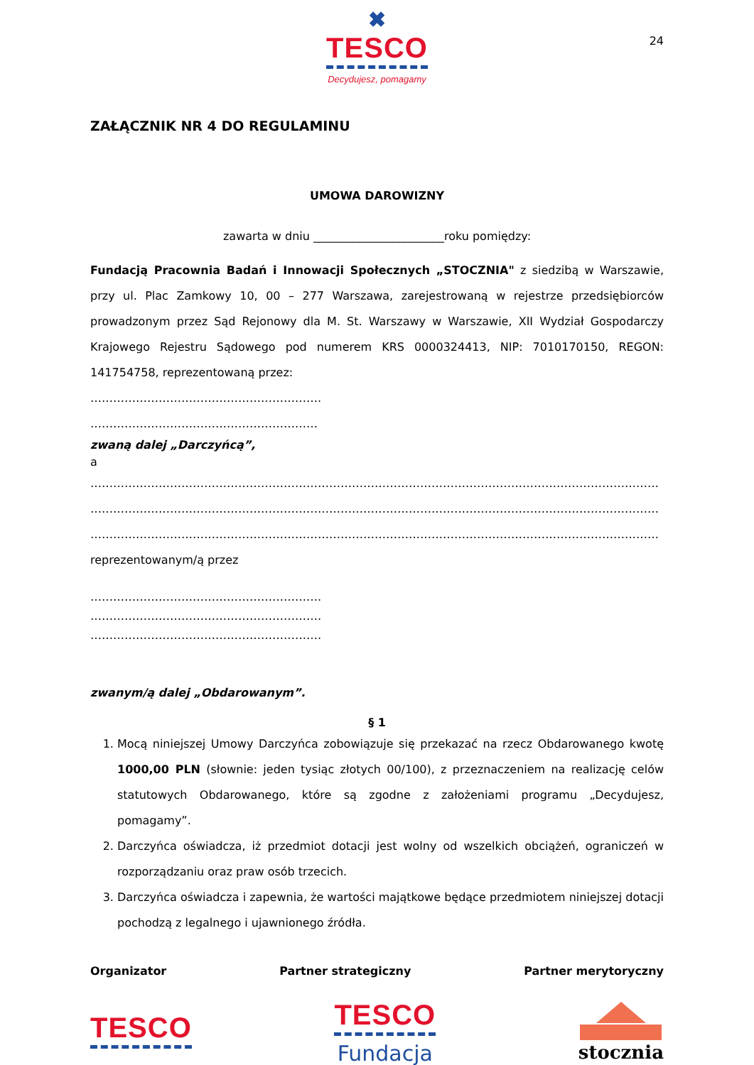✖
TESCO
Decydujesz, pomagamy
24
ZAŁĄCZNIK NR 4 DO REGULAMINU
UMOWA DAROWIZNY
zawarta w dniu _______________________roku pomiędzy:
Fundacją Pracownia Badań i Innowacji Społecznych „STOCZNIA" z siedzibą w Warszawie, przy ul. Plac Zamkowy 10, 00 – 277 Warszawa, zarejestrowaną w rejestrze przedsiębiorców prowadzonym przez Sąd Rejonowy dla M. St. Warszawy w Warszawie, XII Wydział Gospodarczy Krajowego Rejestru Sądowego pod numerem KRS 0000324413, NIP: 7010170150, REGON: 141754758, reprezentowaną przez:
…………………………………………………….
……………………………………………………
zwaną dalej „Darczyńcą”,
a
……………………………………………………………………………………………………………………………………
……………………………………………………………………………………………………………………………………
……………………………………………………………………………………………………………………………………
reprezentowanym/ą przez
…………………………………………………….
…………………………………………………….
…………………………………………………….
zwanym/ą dalej „Obdarowanym”.
§ 1
1. Mocą niniejszej Umowy Darczyńca zobowiązuje się przekazać na rzecz Obdarowanego kwotę 1000,00 PLN (słownie: jeden tysiąc złotych 00/100), z przeznaczeniem na realizację celów statutowych Obdarowanego, które są zgodne z założeniami programu „Decydujesz, pomagamy”.
2. Darczyńca oświadcza, iż przedmiot dotacji jest wolny od wszelkich obciążeń, ograniczeń w rozporządzaniu oraz praw osób trzecich.
3. Darczyńca oświadcza i zapewnia, że wartości majątkowe będące przedmiotem niniejszej dotacji pochodzą z legalnego i ujawnionego źródła.
Organizator Partner strategiczny Partner merytoryczny
TESCO
TESCO
Fundacja
stocznia